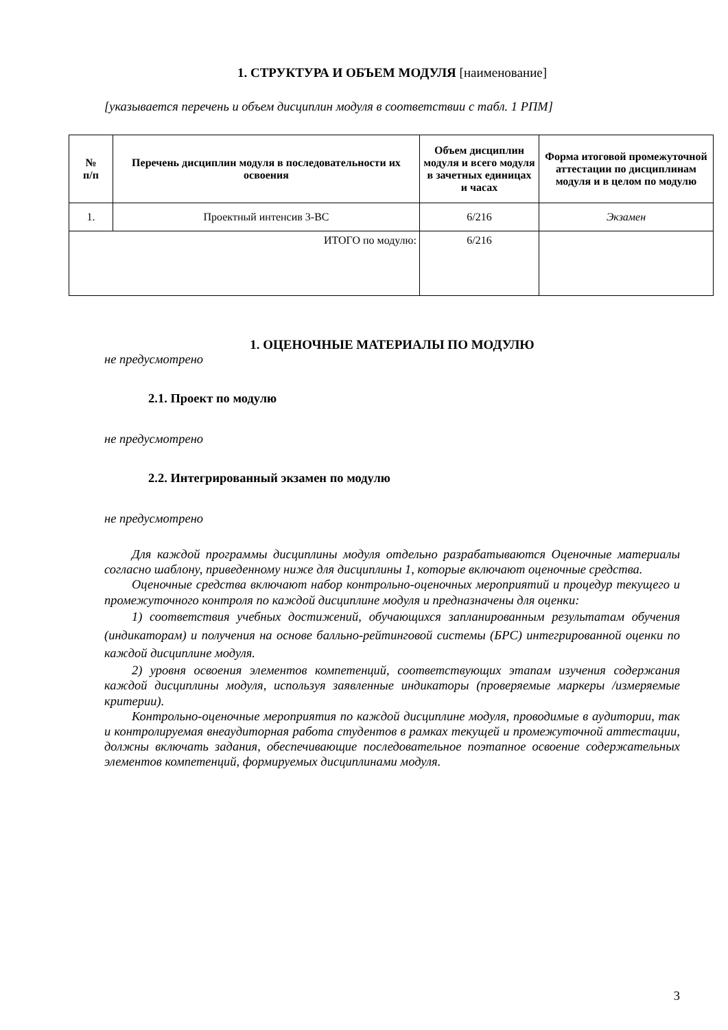1. СТРУКТУРА И ОБЪЕМ МОДУЛЯ [наименование]
[указывается перечень и объем дисциплин модуля в соответствии с табл. 1 РПМ]
| № п/п | Перечень дисциплин модуля в последовательности их освоения | Объем дисциплин модуля и всего модуля в зачетных единицах и часах | Форма итоговой промежуточной аттестации по дисциплинам модуля и в целом по модулю |
| --- | --- | --- | --- |
| 1. | Проектный интенсив 3-ВС | 6/216 | Экзамен |
| ИТОГО по модулю: | | 6/216 | |
1. ОЦЕНОЧНЫЕ МАТЕРИАЛЫ ПО МОДУЛЮ
не предусмотрено
2.1. Проект по модулю
не предусмотрено
2.2. Интегрированный экзамен по модулю
не предусмотрено
Для каждой программы дисциплины модуля отдельно разрабатываются Оценочные материалы согласно шаблону, приведенному ниже для дисциплины 1, которые включают оценочные средства.
Оценочные средства включают набор контрольно-оценочных мероприятий и процедур текущего и промежуточного контроля по каждой дисциплине модуля и предназначены для оценки:
1) соответствия учебных достижений, обучающихся запланированным результатам обучения (индикаторам) и получения на основе балльно-рейтинговой системы (БРС) интегрированной оценки по каждой дисциплине модуля.
2) уровня освоения элементов компетенций, соответствующих этапам изучения содержания каждой дисциплины модуля, используя заявленные индикаторы (проверяемые маркеры /измеряемые критерии).
Контрольно-оценочные мероприятия по каждой дисциплине модуля, проводимые в аудитории, так и контролируемая внеаудиторная работа студентов в рамках текущей и промежуточной аттестации, должны включать задания, обеспечивающие последовательное поэтапное освоение содержательных элементов компетенций, формируемых дисциплинами модуля.
3